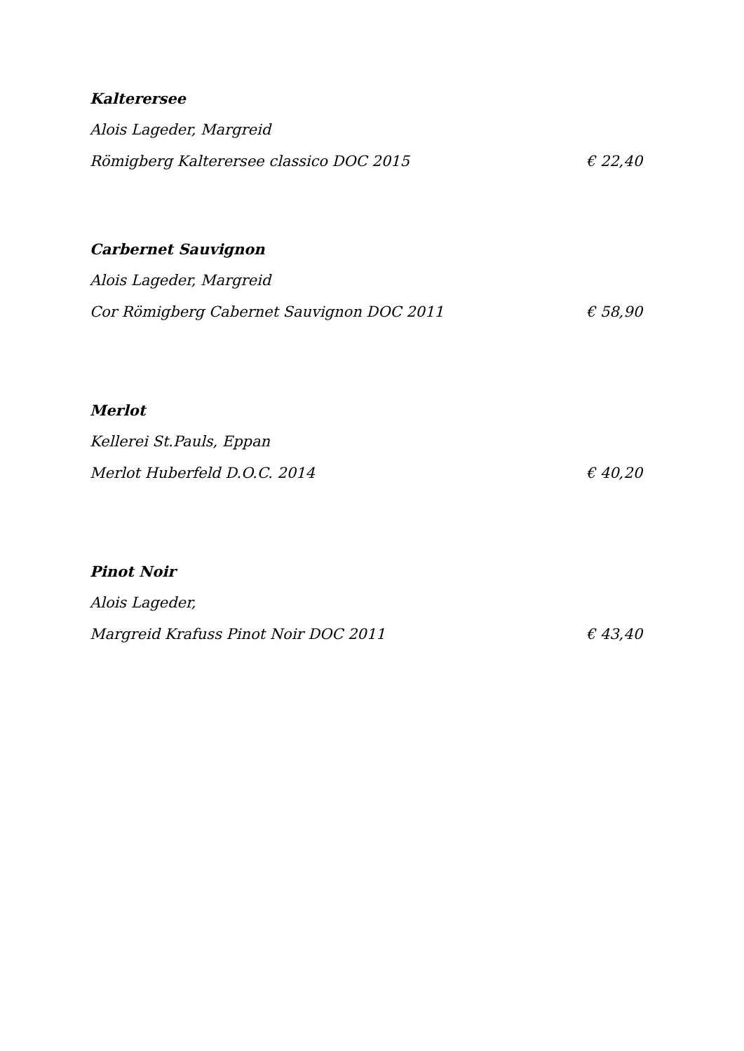Kalterersee
Alois Lageder, Margreid
Römigberg Kalterersee classico DOC 2015 € 22,40
Carbernet Sauvignon
Alois Lageder, Margreid
Cor Römigberg Cabernet Sauvignon DOC 2011 € 58,90
Merlot
Kellerei St.Pauls, Eppan
Merlot Huberfeld D.O.C. 2014 € 40,20
Pinot Noir
Alois Lageder,
Margreid Krafuss Pinot Noir DOC 2011 € 43,40